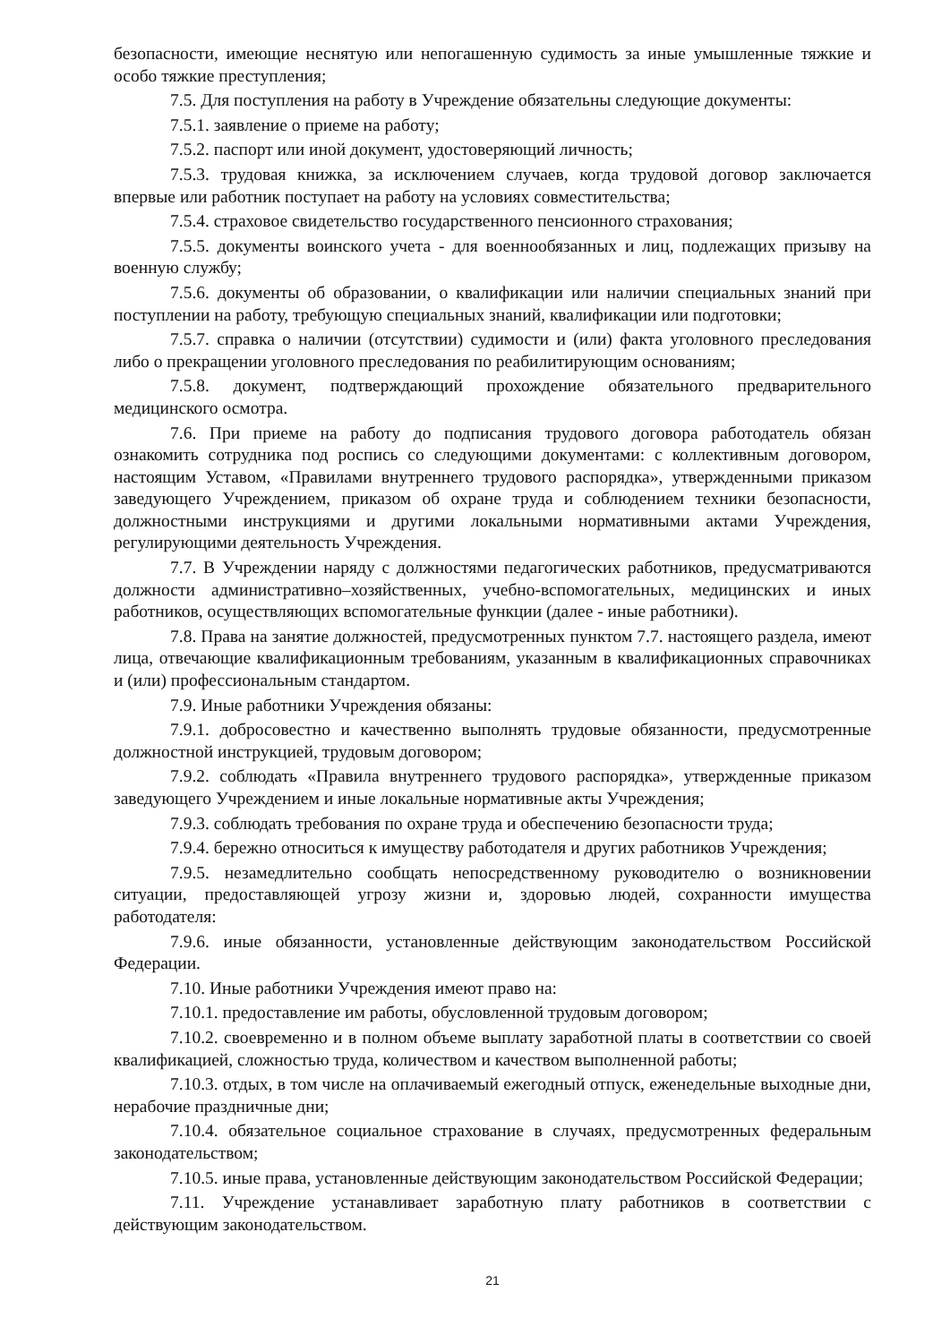безопасности, имеющие неснятую или непогашенную судимость за иные умышленные тяжкие и особо тяжкие преступления;
7.5. Для поступления на работу в Учреждение обязательны следующие документы:
7.5.1. заявление о приеме на работу;
7.5.2. паспорт или иной документ, удостоверяющий личность;
7.5.3. трудовая книжка, за исключением случаев, когда трудовой договор заключается впервые или работник поступает на работу на условиях совместительства;
7.5.4. страховое свидетельство государственного пенсионного страхования;
7.5.5. документы воинского учета - для военнообязанных и лиц, подлежащих призыву на военную службу;
7.5.6. документы об образовании, о квалификации или наличии специальных знаний при поступлении на работу, требующую специальных знаний, квалификации или подготовки;
7.5.7. справка о наличии (отсутствии) судимости и (или) факта уголовного преследования либо о прекращении уголовного преследования по реабилитирующим основаниям;
7.5.8. документ, подтверждающий прохождение обязательного предварительного медицинского осмотра.
7.6. При приеме на работу до подписания трудового договора работодатель обязан ознакомить сотрудника под роспись со следующими документами: с коллективным договором, настоящим Уставом, «Правилами внутреннего трудового распорядка», утвержденными приказом заведующего Учреждением, приказом об охране труда и соблюдением техники безопасности, должностными инструкциями и другими локальными нормативными актами Учреждения, регулирующими деятельность Учреждения.
7.7. В Учреждении наряду с должностями педагогических работников, предусматриваются должности административно–хозяйственных, учебно-вспомогательных, медицинских и иных работников, осуществляющих вспомогательные функции (далее - иные работники).
7.8. Права на занятие должностей, предусмотренных пунктом 7.7. настоящего раздела, имеют лица, отвечающие квалификационным требованиям, указанным в квалификационных справочниках и (или) профессиональным стандартом.
7.9. Иные работники Учреждения обязаны:
7.9.1. добросовестно и качественно выполнять трудовые обязанности, предусмотренные должностной инструкцией, трудовым договором;
7.9.2. соблюдать «Правила внутреннего трудового распорядка», утвержденные приказом заведующего Учреждением и иные локальные нормативные акты Учреждения;
7.9.3. соблюдать требования по охране труда и обеспечению безопасности труда;
7.9.4. бережно относиться к имуществу работодателя и других работников Учреждения;
7.9.5. незамедлительно сообщать непосредственному руководителю о возникновении ситуации, предоставляющей угрозу жизни и, здоровью людей, сохранности имущества работодателя:
7.9.6. иные обязанности, установленные действующим законодательством Российской Федерации.
7.10. Иные работники Учреждения имеют право на:
7.10.1. предоставление им работы, обусловленной трудовым договором;
7.10.2. своевременно и в полном объеме выплату заработной платы в соответствии со своей квалификацией, сложностью труда, количеством и качеством выполненной работы;
7.10.3. отдых, в том числе на оплачиваемый ежегодный отпуск, еженедельные выходные дни, нерабочие праздничные дни;
7.10.4. обязательное социальное страхование в случаях, предусмотренных федеральным законодательством;
7.10.5. иные права, установленные действующим законодательством Российской Федерации;
7.11. Учреждение устанавливает заработную плату работников в соответствии с действующим законодательством.
21